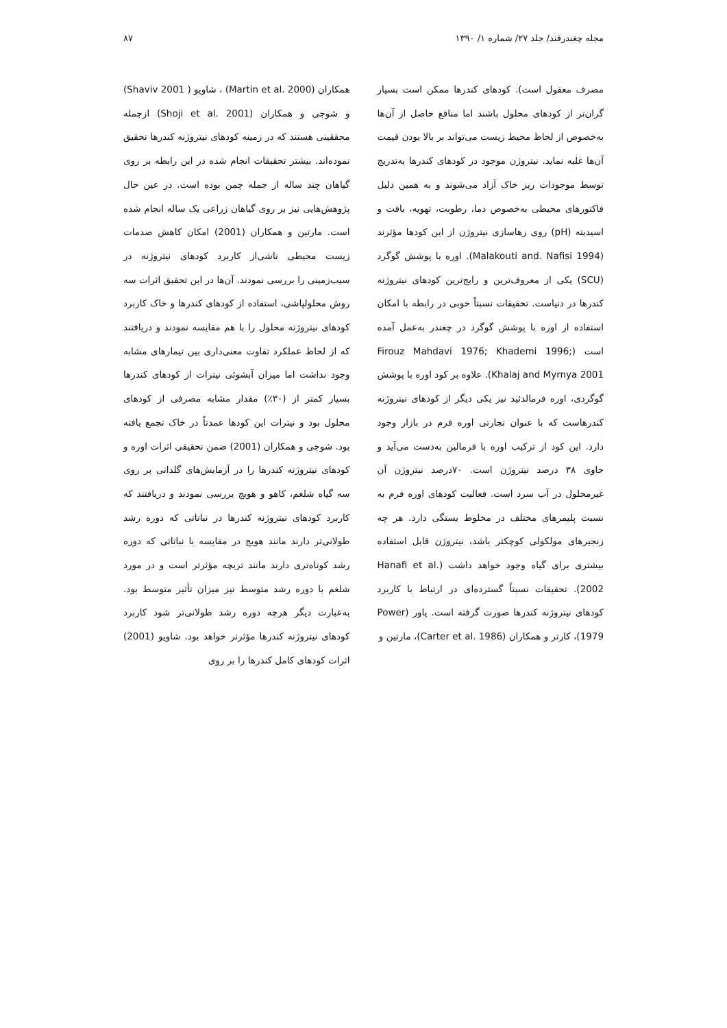مجله چغندرقند/ جلد ۲۷/ شماره ۱/ ۱۳۹۰ ۸۷
مصرف معقول است). کودهای کندرها ممکن است بسیار گران‌تر از کودهای محلول باشند اما منافع حاصل از آن‌ها به‌خصوص از لحاظ محیط زیست می‌تواند بر بالا بودن قیمت آن‌ها غلبه نماید. نیتروژن موجود در کودهای کندرها به‌تدریج توسط موجودات ریز خاک آزاد می‌شوند و به همین دلیل فاکتورهای محیطی به‌خصوص دما، رطوبت، تهویه، بافت و اسیدیته (pH) روی رهاسازی نیتروژن از این کودها مؤثرند (Malakouti and. Nafisi 1994). اوره با پوشش گوگرد (SCU) یکی از معروف‌ترین و رایج‌ترین کودهای نیتروژنه کندرها در دنیاست. تحقیقات نسبتاً خوبی در رابطه با امکان استفاده از اوره با پوشش گوگرد در چغندر به‌عمل آمده است (Firouz Mahdavi 1976; Khademi 1996; Khalaj and Myrnya 2001). علاوه بر کود اوره با پوشش گوگردی، اوره فرمالدئید نیز یکی دیگر از کودهای نیتروژنه کندرهاست که با عنوان تجارتی اوره فرم در بازار وجود دارد. این کود از ترکیب اوره با فرمالین به‌دست می‌آید و حاوی ۳۸ درصد نیتروژن است. ۷۰درصد نیتروژن آن غیرمحلول در آب سرد است. فعالیت کودهای اوره فرم به نسبت پلیمرهای مختلف در مخلوط بستگی دارد. هر چه زنجیرهای مولکولی کوچکتر باشد، نیتروژن قابل استفاده بیشتری برای گیاه وجود خواهد داشت (Hanafi et al. 2002). تحقیقات نسبتاً گسترده‌ای در ارتباط با کاربرد کودهای نیتروژنه کندرها صورت گرفته است. پاور (Power 1979)، کارتر و همکاران (Carter et al. 1986)، مارتین و
همکاران (Martin et al. 2000) ، شاویو ( Shaviv 2001) و شوجی و همکاران (Shoji et al. 2001) ازجمله محققینی هستند که در زمینه کودهای نیتروژنه کندرها تحقیق نموده‌اند. بیشتر تحقیقات انجام شده در این رابطه بر روی گیاهان چند ساله از جمله چمن بوده است. در عین حال پژوهش‌هایی نیز بر روی گیاهان زراعی یک ساله انجام شده است. مارتین و همکاران (2001) امکان کاهش صدمات زیست محیطی ناشی‌از کاربرد کودهای نیتروژنه در سیب‌زمینی را بررسی نمودند. آن‌ها در این تحقیق اثرات سه روش محلولپاشی، استفاده از کودهای کندرها و خاک کاربرد کودهای نیتروژنه محلول را با هم مقایسه نمودند و دریافتند که از لحاظ عملکرد تفاوت معنی‌داری بین تیمارهای مشابه وجود نداشت اما میزان آبشوئی نیترات از کودهای کندرها بسیار کمتر از (۳۰٪) مقدار مشابه مصرفی از کودهای محلول بود و نیترات این کودها عمدتاً در خاک تجمع یافته بود. شوجی و همکاران (2001) ضمن تحقیقی اثرات اوره و کودهای نیتروژنه کندرها را در آزمایش‌های گلدانی بر روی سه گیاه شلغم، کاهو و هویج بررسی نمودند و دریافتند که کاربرد کودهای نیتروژنه کندرها در نباتاتی که دوره رشد طولانی‌تر دارند مانند هویج در مقایسه با نباتاتی که دوره رشد کوتاه‌تری دارند مانند تربچه مؤثرتر است و در مورد شلغم با دوره رشد متوسط نیز میزان تأثیر متوسط بود. به‌عبارت دیگر هرچه دوره رشد طولانی‌تر شود کاربرد کودهای نیتروژنه کندرها مؤثرتر خواهد بود. شاویو (2001) اثرات کودهای کامل کندرها را بر روی